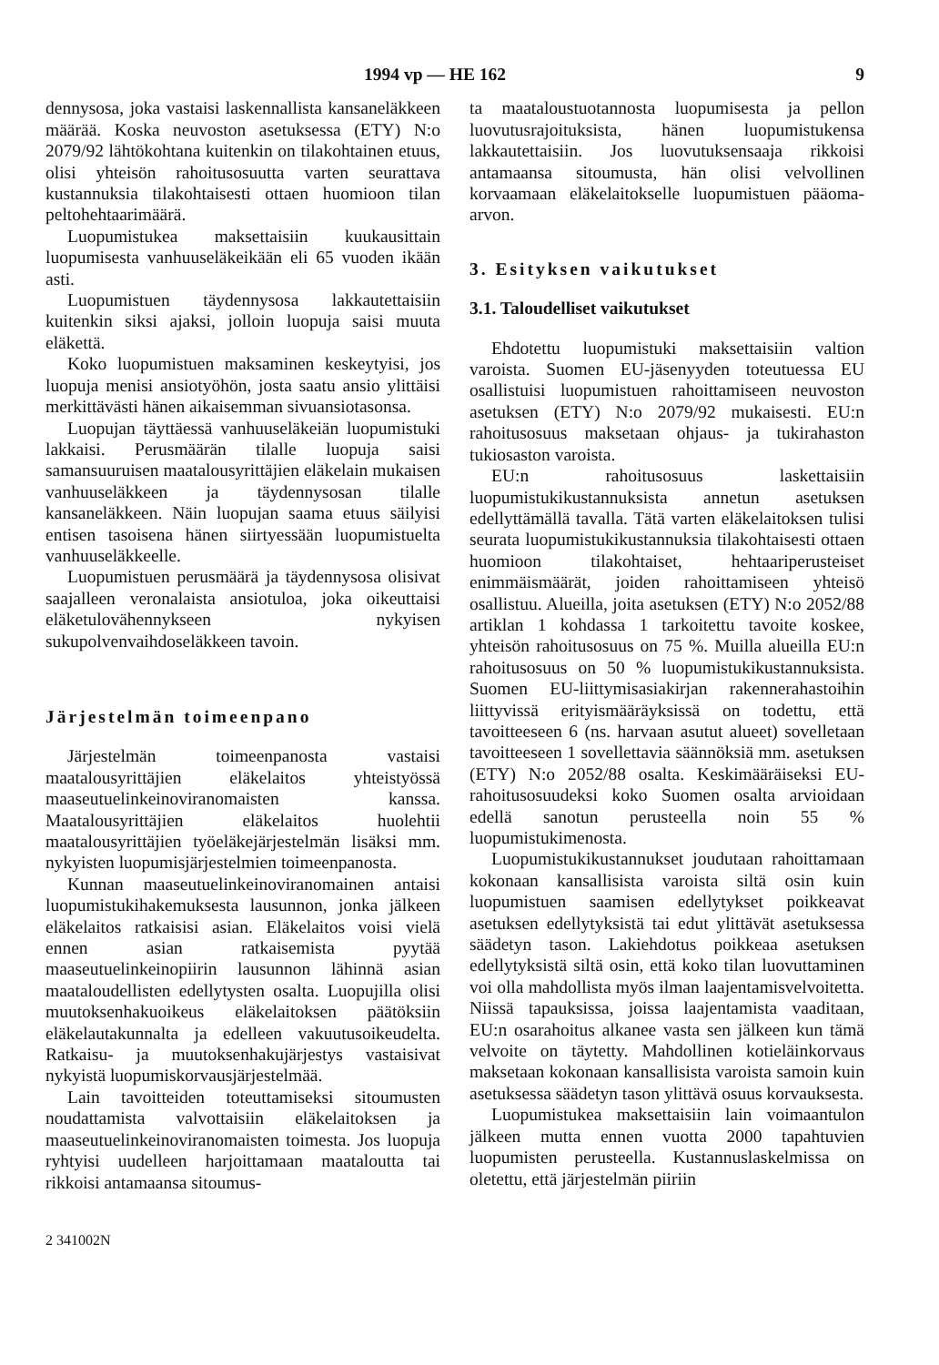1994 vp — HE 162 9
dennysosa, joka vastaisi laskennallista kansaneläkkeen määrää. Koska neuvoston asetuksessa (ETY) N:o 2079/92 lähtökohtana kuitenkin on tilakohtainen etuus, olisi yhteisön rahoitusosuutta varten seurattava kustannuksia tilakohtaisesti ottaen huomioon tilan peltohehtaarimäärä.
Luopumistukea maksettaisiin kuukausittain luopumisesta vanhuuseläkeikään eli 65 vuoden ikään asti.
Luopumistuen täydennysosa lakkautettaisiin kuitenkin siksi ajaksi, jolloin luopuja saisi muuta eläkettä.
Koko luopumistuen maksaminen keskeytyisi, jos luopuja menisi ansiotyöhön, josta saatu ansio ylittäisi merkittävästi hänen aikaisemman sivuansiotasonsa.
Luopujan täyttäessä vanhuuseläkeiän luopumistuki lakkaisi. Perusmäärän tilalle luopuja saisi samansuuruisen maatalousyrittäjien eläkelain mukaisen vanhuuseläkkeen ja täydennysosan tilalle kansaneläkkeen. Näin luopujan saama etuus säilyisi entisen tasoisena hänen siirtyessään luopumistuelta vanhuuseläkkeelle.
Luopumistuen perusmäärä ja täydennysosa olisivat saajalleen veronalaista ansiotuloa, joka oikeuttaisi eläketulovähennykseen nykyisen sukupolvenvaihdoseläkkeen tavoin.
Järjestelmän toimeenpano
Järjestelmän toimeenpanosta vastaisi maatalousyrittäjien eläkelaitos yhteistyössä maaseutuelinkeinoviranomaisten kanssa. Maatalousyrittäjien eläkelaitos huolehtii maatalousyrittäjien työeläkejärjestelmän lisäksi mm. nykyisten luopumisjärjestelmien toimeenpanosta.
Kunnan maaseutuelinkeinoviranomainen antaisi luopumistukihakemuksesta lausunnon, jonka jälkeen eläkelaitos ratkaisisi asian. Eläkelaitos voisi vielä ennen asian ratkaisemista pyytää maaseutuelinkeinopiirin lausunnon lähinnä asian maataloudellisten edellytysten osalta. Luopujilla olisi muutoksenhakuoikeus eläkelaitoksen päätöksiin eläkelautakunnalta ja edelleen vakuutusoikeudelta. Ratkaisu- ja muutoksenhakujärjestys vastaisivat nykyistä luopumiskorvausjärjestelmää.
Lain tavoitteiden toteuttamiseksi sitoumusten noudattamista valvottaisiin eläkelaitoksen ja maaseutuelinkeinoviranomaisten toimesta. Jos luopuja ryhtyisi uudelleen harjoittamaan maataloutta tai rikkoisi antamaansa sitoumus-
2 341002N
ta maataloustuotannosta luopumisesta ja pellon luovutusrajoituksista, hänen luopumistukensa lakkautettaisiin. Jos luovutuksensaaja rikkoisi antamaansa sitoumusta, hän olisi velvollinen korvaamaan eläkelaitokselle luopumistuen pääoma-arvon.
3. Esityksen vaikutukset
3.1. Taloudelliset vaikutukset
Ehdotettu luopumistuki maksettaisiin valtion varoista. Suomen EU-jäsenyyden toteutuessa EU osallistuisi luopumistuen rahoittamiseen neuvoston asetuksen (ETY) N:o 2079/92 mukaisesti. EU:n rahoitusosuus maksetaan ohjaus- ja tukirahaston tukiosaston varoista.
EU:n rahoitusosuus laskettaisiin luopumistukikustannuksista annetun asetuksen edellyttämällä tavalla. Tätä varten eläkelaitoksen tulisi seurata luopumistukikustannuksia tilakohtaisesti ottaen huomioon tilakohtaiset, hehtaariperusteiset enimmäismäärät, joiden rahoittamiseen yhteisö osallistuu. Alueilla, joita asetuksen (ETY) N:o 2052/88 artiklan 1 kohdassa 1 tarkoitettu tavoite koskee, yhteisön rahoitusosuus on 75 %. Muilla alueilla EU:n rahoitusosuus on 50 % luopumistukikustannuksista. Suomen EU-liittymisasiakirjan rakennerahastoihin liittyvissä erityismääräyksissä on todettu, että tavoitteeseen 6 (ns. harvaan asutut alueet) sovelletaan tavoitteeseen 1 sovellettavia säännöksiä mm. asetuksen (ETY) N:o 2052/88 osalta. Keskimääräiseksi EU-rahoitusosuudeksi koko Suomen osalta arvioidaan edellä sanotun perusteella noin 55 % luopumistukimenosta.
Luopumistukikustannukset joudutaan rahoittamaan kokonaan kansallisista varoista siltä osin kuin luopumistuen saamisen edellytykset poikkeavat asetuksen edellytyksistä tai edut ylittävät asetuksessa säädetyn tason. Lakiehdotus poikkeaa asetuksen edellytyksistä siltä osin, että koko tilan luovuttaminen voi olla mahdollista myös ilman laajentamisvelvoitetta. Niissä tapauksissa, joissa laajentamista vaaditaan, EU:n osarahoitus alkanee vasta sen jälkeen kun tämä velvoite on täytetty. Mahdollinen kotieläinkorvaus maksetaan kokonaan kansallisista varoista samoin kuin asetuksessa säädetyn tason ylittävä osuus korvauksesta.
Luopumistukea maksettaisiin lain voimaantulon jälkeen mutta ennen vuotta 2000 tapahtuvien luopumisten perusteella. Kustannuslaskelmissa on oletettu, että järjestelmän piiriin